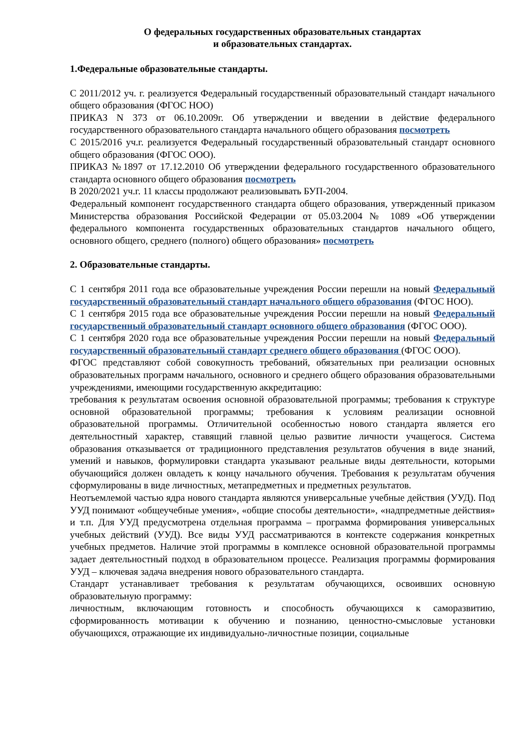О федеральных государственных образовательных стандартах
и образовательных стандартах.
1.Федеральные образовательные стандарты.
С 2011/2012 уч. г. реализуется Федеральный государственный образовательный стандарт начального общего образования (ФГОС НОО)
ПРИКАЗ N 373 от 06.10.2009г. Об утверждении и введении в действие федерального государственного образовательного стандарта начального общего образования посмотреть
С 2015/2016 уч.г. реализуется Федеральный государственный образовательный стандарт основного общего образования (ФГОС ООО).
ПРИКАЗ №1897 от 17.12.2010 Об утверждении федерального государственного образовательного стандарта основного общего образования посмотреть
В 2020/2021 уч.г. 11 классы продолжают реализовывать БУП-2004.
Федеральный компонент государственного стандарта общего образования, утвержденный приказом Министерства образования Российской Федерации от 05.03.2004 № 1089 «Об утверждении федерального компонента государственных образовательных стандартов начального общего, основного общего, среднего (полного) общего образования» посмотреть
2. Образовательные стандарты.
С 1 сентября 2011 года все образовательные учреждения России перешли на новый Федеральный государственный образовательный стандарт начального общего образования (ФГОС НОО).
С 1 сентября 2015 года все образовательные учреждения России перешли на новый Федеральный государственный образовательный стандарт основного общего образования (ФГОС ООО).
С 1 сентября 2020 года все образовательные учреждения России перешли на новый Федеральный государственный образовательный стандарт среднего общего образования (ФГОС ООО).
ФГОС представляют собой совокупность требований, обязательных при реализации основных образовательных программ начального, основного и среднего общего образования образовательными учреждениями, имеющими государственную аккредитацию:
требования к результатам освоения основной образовательной программы; требования к структуре основной образовательной программы; требования к условиям реализации основной образовательной программы. Отличительной особенностью нового стандарта является его деятельностный характер, ставящий главной целью развитие личности учащегося. Система образования отказывается от традиционного представления результатов обучения в виде знаний, умений и навыков, формулировки стандарта указывают реальные виды деятельности, которыми обучающийся должен овладеть к концу начального обучения. Требования к результатам обучения сформулированы в виде личностных, метапредметных и предметных результатов.
Неотъемлемой частью ядра нового стандарта являются универсальные учебные действия (УУД). Под УУД понимают «общеучебные умения», «общие способы деятельности», «надпредметные действия» и т.п. Для УУД предусмотрена отдельная программа – программа формирования универсальных учебных действий (УУД). Все виды УУД рассматриваются в контексте содержания конкретных учебных предметов. Наличие этой программы в комплексе основной образовательной программы задает деятельностный подход в образовательном процессе. Реализация программы формирования УУД – ключевая задача внедрения нового образовательного стандарта.
Стандарт устанавливает требования к результатам обучающихся, освоивших основную образовательную программу:
личностным, включающим готовность и способность обучающихся к саморазвитию, сформированность мотивации к обучению и познанию, ценностно-смысловые установки обучающихся, отражающие их индивидуально-личностные позиции, социальные